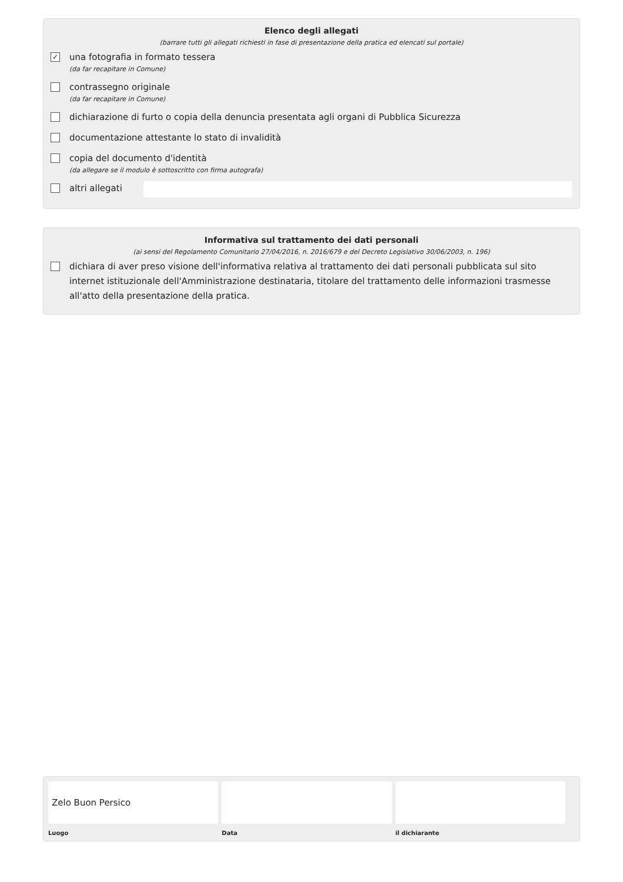Elenco degli allegati
(barrare tutti gli allegati richiesti in fase di presentazione della pratica ed elencati sul portale)
✓
una fotografia in formato tessera
(da far recapitare in Comune)
contrassegno originale
(da far recapitare in Comune)
dichiarazione di furto o copia della denuncia presentata agli organi di Pubblica Sicurezza
documentazione attestante lo stato di invalidità
copia del documento d'identità
(da allegare se il modulo è sottoscritto con firma autografa)
altri allegati
Informativa sul trattamento dei dati personali
(ai sensi del Regolamento Comunitario 27/04/2016, n. 2016/679 e del Decreto Legislativo 30/06/2003, n. 196)
dichiara di aver preso visione dell'informativa relativa al trattamento dei dati personali pubblicata sul sito internet istituzionale dell'Amministrazione destinataria, titolare del trattamento delle informazioni trasmesse all'atto della presentazione della pratica.
Zelo Buon Persico
Luogo
Data il dichiarante